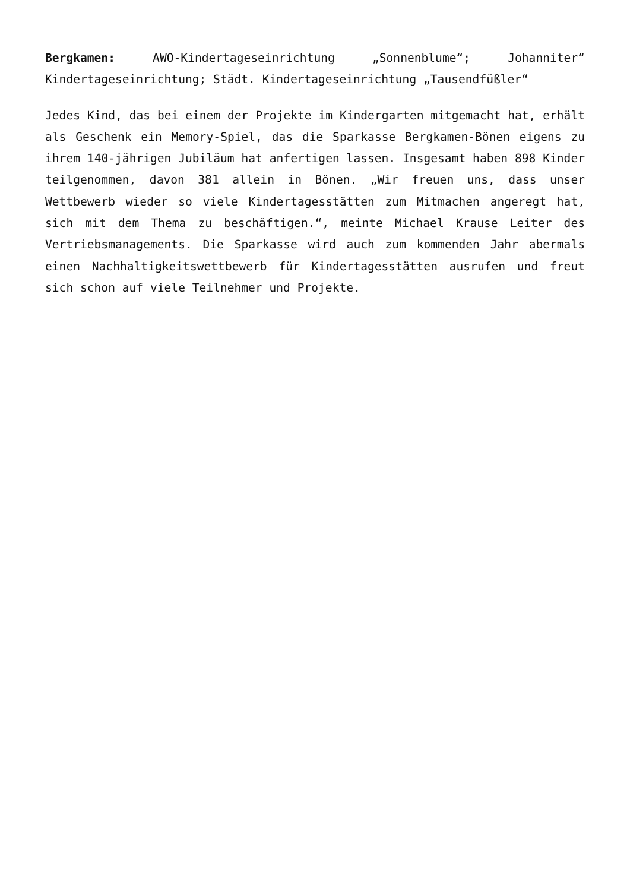Bergkamen: AWO-Kindertageseinrichtung „Sonnenblume“; Johanniter“ Kindertageseinrichtung; Städt. Kindertageseinrichtung „Tausendfüßler“
Jedes Kind, das bei einem der Projekte im Kindergarten mitgemacht hat, erhält als Geschenk ein Memory-Spiel, das die Sparkasse Bergkamen-Bönen eigens zu ihrem 140-jährigen Jubiläum hat anfertigen lassen. Insgesamt haben 898 Kinder teilgenommen, davon 381 allein in Bönen. „Wir freuen uns, dass unser Wettbewerb wieder so viele Kindertagesstätten zum Mitmachen angeregt hat, sich mit dem Thema zu beschäftigen.“, meinte Michael Krause Leiter des Vertriebsmanagements. Die Sparkasse wird auch zum kommenden Jahr abermals einen Nachhaltigkeitswettbewerb für Kindertagesstätten ausrufen und freut sich schon auf viele Teilnehmer und Projekte.